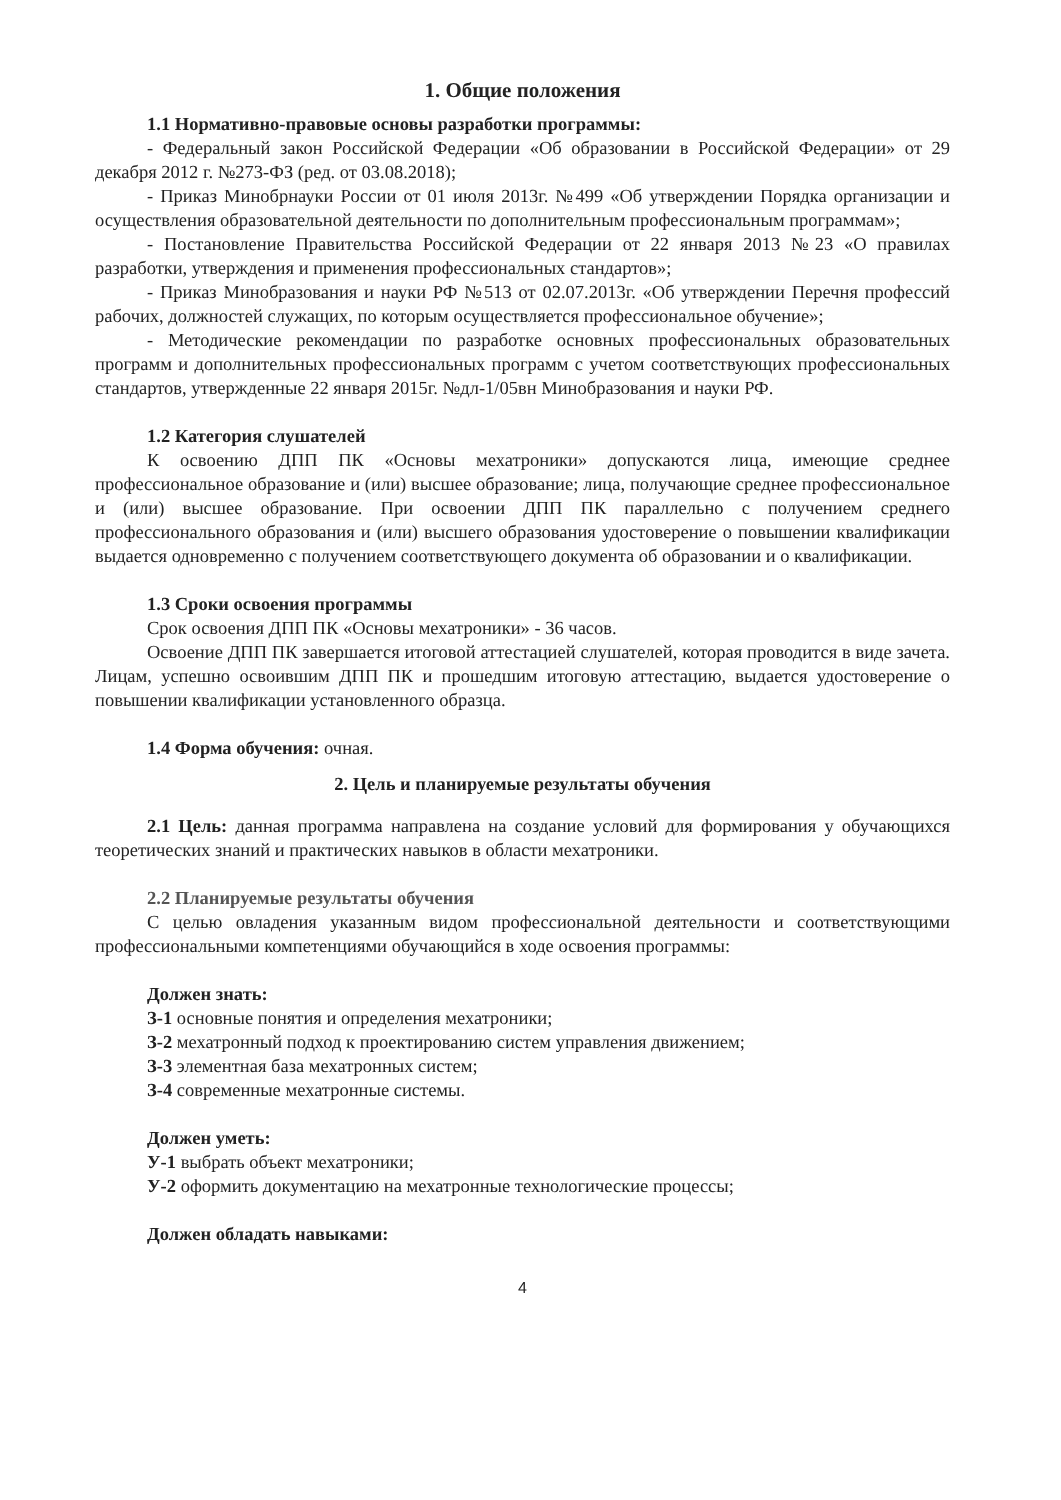1. Общие положения
1.1 Нормативно-правовые основы разработки программы:
- Федеральный закон Российской Федерации «Об образовании в Российской Федерации» от 29 декабря 2012 г. №273-ФЗ (ред. от 03.08.2018);
- Приказ Минобрнауки России от 01 июля 2013г. №499 «Об утверждении Порядка организации и осуществления образовательной деятельности по дополнительным профессиональным программам»;
- Постановление Правительства Российской Федерации от 22 января 2013 №23 «О правилах разработки, утверждения и применения профессиональных стандартов»;
- Приказ Минобразования и науки РФ №513 от 02.07.2013г. «Об утверждении Перечня профессий рабочих, должностей служащих, по которым осуществляется профессиональное обучение»;
- Методические рекомендации по разработке основных профессиональных образовательных программ и дополнительных профессиональных программ с учетом соответствующих профессиональных стандартов, утвержденные 22 января 2015г. №дл-1/05вн Минобразования и науки РФ.
1.2 Категория слушателей
К освоению ДПП ПК «Основы мехатроники» допускаются лица, имеющие среднее профессиональное образование и (или) высшее образование; лица, получающие среднее профессиональное и (или) высшее образование. При освоении ДПП ПК параллельно с получением среднего профессионального образования и (или) высшего образования удостоверение о повышении квалификации выдается одновременно с получением соответствующего документа об образовании и о квалификации.
1.3 Сроки освоения программы
Срок освоения ДПП ПК «Основы мехатроники» - 36 часов.
Освоение ДПП ПК завершается итоговой аттестацией слушателей, которая проводится в виде зачета. Лицам, успешно освоившим ДПП ПК и прошедшим итоговую аттестацию, выдается удостоверение о повышении квалификации установленного образца.
1.4 Форма обучения: очная.
2. Цель и планируемые результаты обучения
2.1 Цель: данная программа направлена на создание условий для формирования у обучающихся теоретических знаний и практических навыков в области мехатроники.
2.2 Планируемые результаты обучения
С целью овладения указанным видом профессиональной деятельности и соответствующими профессиональными компетенциями обучающийся в ходе освоения программы:
Должен знать:
З-1 основные понятия и определения мехатроники;
З-2 мехатронный подход к проектированию систем управления движением;
З-3 элементная база мехатронных систем;
З-4 современные мехатронные системы.
Должен уметь:
У-1 выбрать объект мехатроники;
У-2 оформить документацию на мехатронные технологические процессы;
Должен обладать навыками:
4